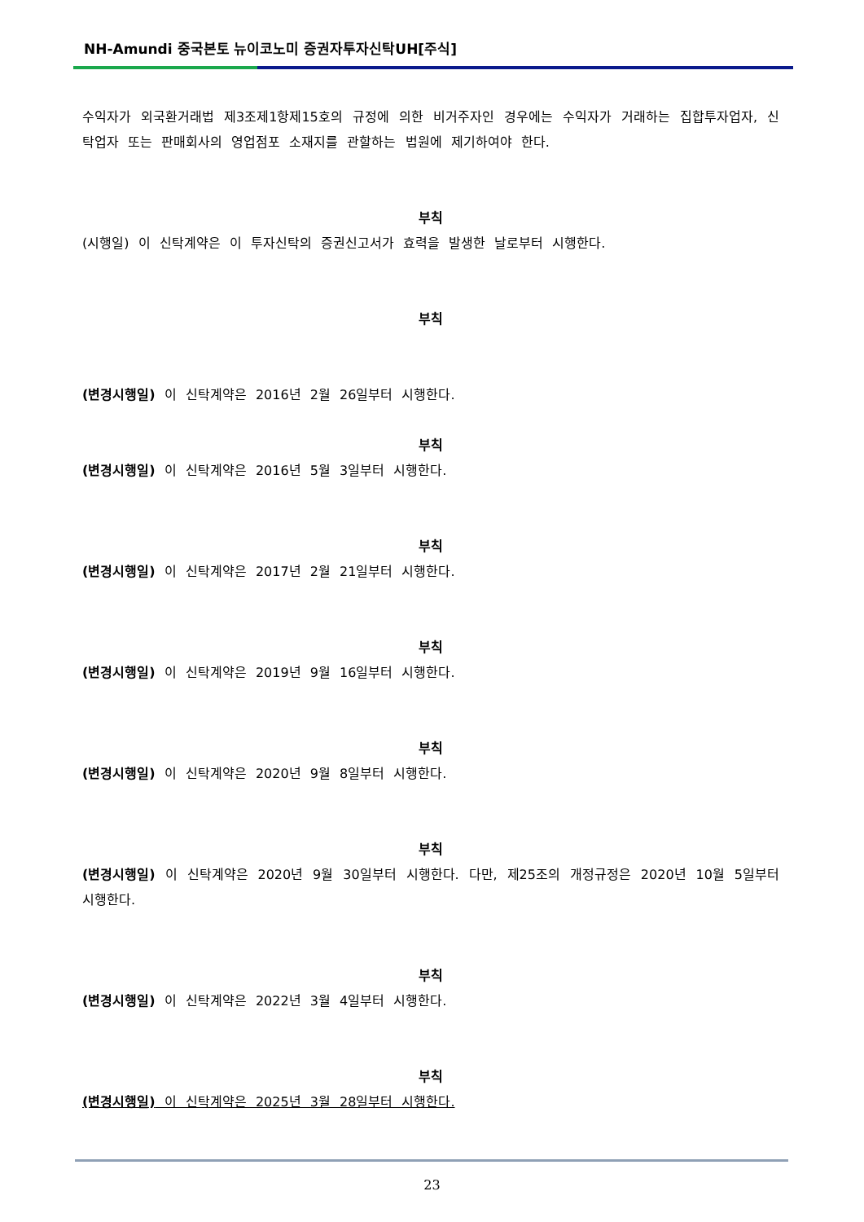NH-Amundi 중국본토 뉴이코노미 증권자투자신탁UH[주식]
수익자가 외국환거래법 제3조제1항제15호의 규정에 의한 비거주자인 경우에는 수익자가 거래하는 집합투자업자, 신탁업자 또는 판매회사의 영업점포 소재지를 관할하는 법원에 제기하여야 한다.
부칙
(시행일) 이 신탁계약은 이 투자신탁의 증권신고서가 효력을 발생한 날로부터 시행한다.
부칙
(변경시행일) 이 신탁계약은 2016년 2월 26일부터 시행한다.
부칙
(변경시행일) 이 신탁계약은 2016년 5월 3일부터 시행한다.
부칙
(변경시행일) 이 신탁계약은 2017년 2월 21일부터 시행한다.
부칙
(변경시행일) 이 신탁계약은 2019년 9월 16일부터 시행한다.
부칙
(변경시행일) 이 신탁계약은 2020년 9월 8일부터 시행한다.
부칙
(변경시행일) 이 신탁계약은 2020년 9월 30일부터 시행한다. 다만, 제25조의 개정규정은 2020년 10월 5일부터 시행한다.
부칙
(변경시행일) 이 신탁계약은 2022년 3월 4일부터 시행한다.
부칙
(변경시행일) 이 신탁계약은 2025년 3월 28일부터 시행한다.
23